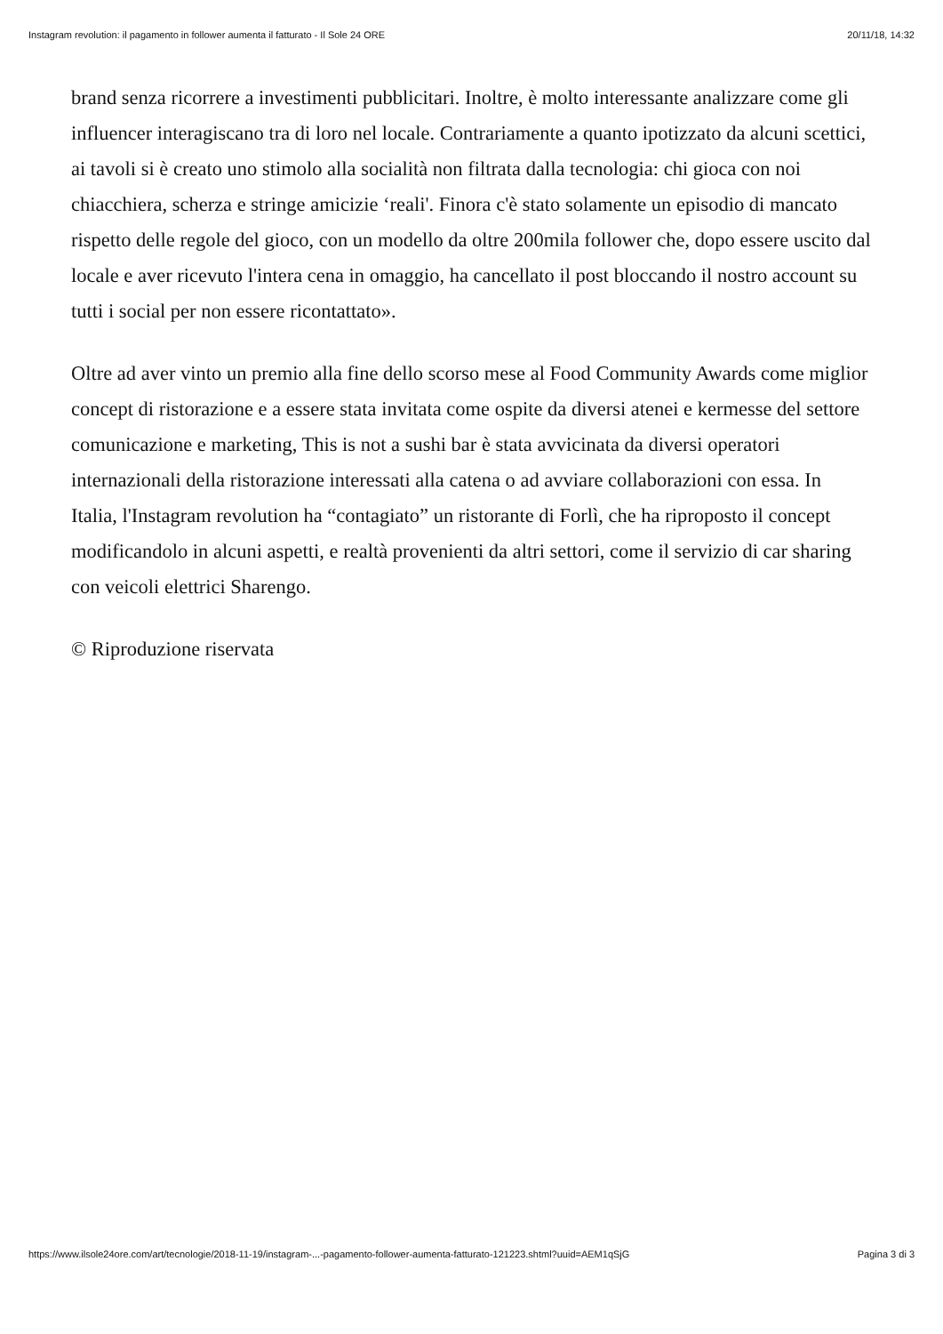Instagram revolution: il pagamento in follower aumenta il fatturato - Il Sole 24 ORE 20/11/18, 14:32
brand senza ricorrere a investimenti pubblicitari. Inoltre, è molto interessante analizzare come gli influencer interagiscano tra di loro nel locale. Contrariamente a quanto ipotizzato da alcuni scettici, ai tavoli si è creato uno stimolo alla socialità non filtrata dalla tecnologia: chi gioca con noi chiacchiera, scherza e stringe amicizie ‘reali'. Finora c'è stato solamente un episodio di mancato rispetto delle regole del gioco, con un modello da oltre 200mila follower che, dopo essere uscito dal locale e aver ricevuto l'intera cena in omaggio, ha cancellato il post bloccando il nostro account su tutti i social per non essere ricontattato».
Oltre ad aver vinto un premio alla fine dello scorso mese al Food Community Awards come miglior concept di ristorazione e a essere stata invitata come ospite da diversi atenei e kermesse del settore comunicazione e marketing, This is not a sushi bar è stata avvicinata da diversi operatori internazionali della ristorazione interessati alla catena o ad avviare collaborazioni con essa. In Italia, l'Instagram revolution ha “contagiato” un ristorante di Forlì, che ha riproposto il concept modificandolo in alcuni aspetti, e realtà provenienti da altri settori, come il servizio di car sharing con veicoli elettrici Sharengo.
© Riproduzione riservata
https://www.ilsole24ore.com/art/tecnologie/2018-11-19/instagram-...-pagamento-follower-aumenta-fatturato-121223.shtml?uuid=AEM1qSjG Pagina 3 di 3